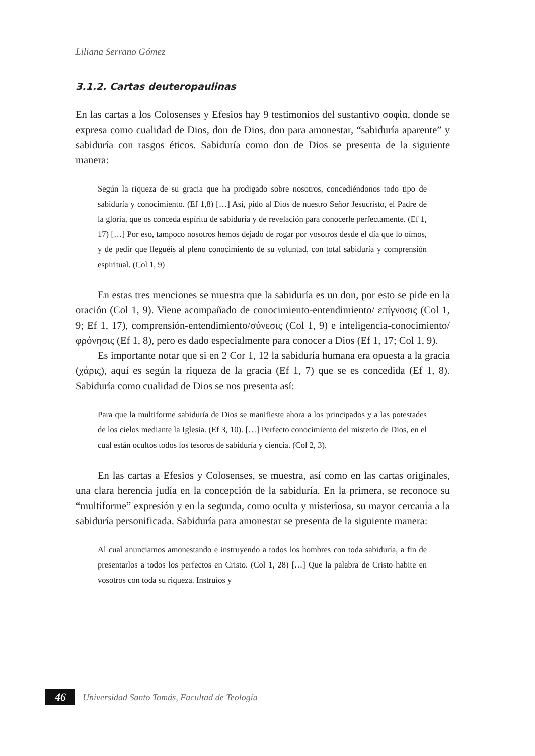Liliana Serrano Gómez
3.1.2. Cartas deuteropaulinas
En las cartas a los Colosenses y Efesios hay 9 testimonios del sustantivo σοφὶα, donde se expresa como cualidad de Dios, don de Dios, don para amonestar, “sabiduría aparente” y sabiduría con rasgos éticos. Sabiduría como don de Dios se presenta de la siguiente manera:
Según la riqueza de su gracia que ha prodigado sobre nosotros, concediéndonos todo tipo de sabiduría y conocimiento. (Ef 1,8) […] Así, pido al Dios de nuestro Señor Jesucristo, el Padre de la gloria, que os conceda espíritu de sabiduría y de revelación para conocerle perfectamente. (Ef 1, 17) […] Por eso, tampoco nosotros hemos dejado de rogar por vosotros desde el día que lo oímos, y de pedir que lleguéis al pleno conocimiento de su voluntad, con total sabiduría y comprensión espiritual. (Col 1, 9)
En estas tres menciones se muestra que la sabiduría es un don, por esto se pide en la oración (Col 1, 9). Viene acompañado de conocimiento-entendimiento/ επίγνοσις (Col 1, 9; Ef 1, 17), comprensión-entendimiento/σύνεσις (Col 1, 9) e inteligencia-conocimiento/φρόνησις (Ef 1, 8), pero es dado especialmente para conocer a Dios (Ef 1, 17; Col 1, 9).
Es importante notar que si en 2 Cor 1, 12 la sabiduría humana era opuesta a la gracia (χάρις), aquí es según la riqueza de la gracia (Ef 1, 7) que se es concedida (Ef 1, 8). Sabiduría como cualidad de Dios se nos presenta así:
Para que la multiforme sabiduría de Dios se manifieste ahora a los principados y a las potestades de los cielos mediante la Iglesia. (Ef 3, 10). […] Perfecto conocimiento del misterio de Dios, en el cual están ocultos todos los tesoros de sabiduría y ciencia. (Col 2, 3).
En las cartas a Efesios y Colosenses, se muestra, así como en las cartas originales, una clara herencia judía en la concepción de la sabiduría. En la primera, se reconoce su “multiforme” expresión y en la segunda, como oculta y misteriosa, su mayor cercanía a la sabiduría personificada. Sabiduría para amonestar se presenta de la siguiente manera:
Al cual anunciamos amonestando e instruyendo a todos los hombres con toda sabiduría, a fin de presentarlos a todos los perfectos en Cristo. (Col 1, 28) […] Que la palabra de Cristo habite en vosotros con toda su riqueza. Instruíos y
46
Universidad Santo Tomás, Facultad de Teología